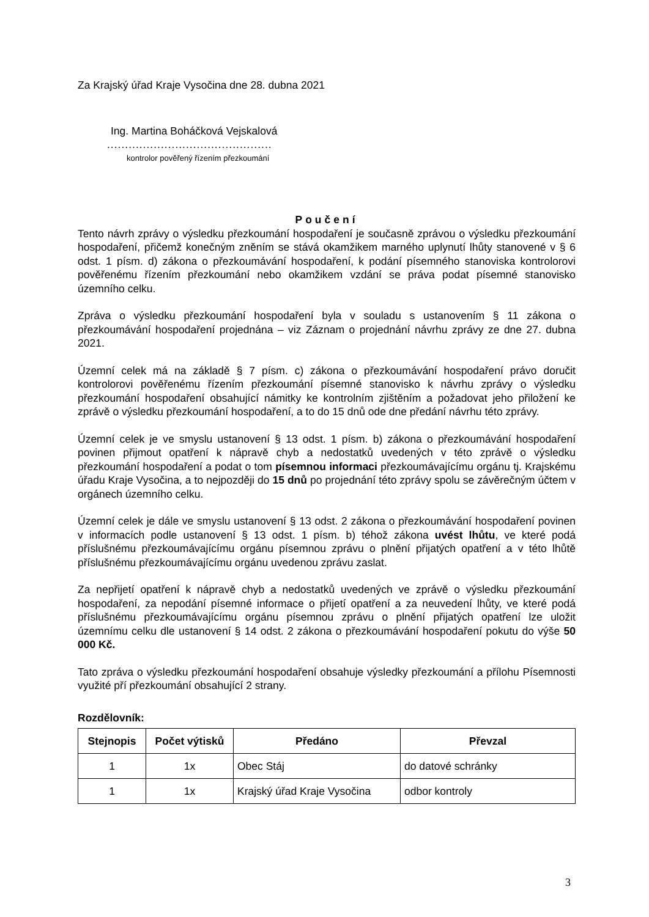Za Krajský úřad Kraje Vysočina dne 28. dubna 2021
Ing. Martina Boháčková Vejskalová
..............................................
kontrolor pověřený řízením přezkoumání
Poučení
Tento návrh zprávy o výsledku přezkoumání hospodaření je současně zprávou o výsledku přezkoumání hospodaření, přičemž konečným zněním se stává okamžikem marného uplynutí lhůty stanovené v § 6 odst. 1 písm. d) zákona o přezkoumávání hospodaření, k podání písemného stanoviska kontrolorovi pověřenému řízením přezkoumání nebo okamžikem vzdání se práva podat písemné stanovisko územního celku.
Zpráva o výsledku přezkoumání hospodaření byla v souladu s ustanovením § 11 zákona o přezkoumávání hospodaření projednána – viz Záznam o projednání návrhu zprávy ze dne 27. dubna 2021.
Územní celek má na základě § 7 písm. c) zákona o přezkoumávání hospodaření právo doručit kontrolorovi pověřenému řízením přezkoumání písemné stanovisko k návrhu zprávy o výsledku přezkoumání hospodaření obsahující námitky ke kontrolním zjištěním a požadovat jeho přiložení ke zprávě o výsledku přezkoumání hospodaření, a to do 15 dnů ode dne předání návrhu této zprávy.
Územní celek je ve smyslu ustanovení § 13 odst. 1 písm. b) zákona o přezkoumávání hospodaření povinen přijmout opatření k nápravě chyb a nedostatků uvedených v této zprávě o výsledku přezkoumání hospodaření a podat o tom písemnou informaci přezkoumávajícímu orgánu tj. Krajskému úřadu Kraje Vysočina, a to nejpozději do 15 dnů po projednání této zprávy spolu se závěrečným účtem v orgánech územního celku.
Územní celek je dále ve smyslu ustanovení § 13 odst. 2 zákona o přezkoumávání hospodaření povinen v informacích podle ustanovení § 13 odst. 1 písm. b) téhož zákona uvést lhůtu, ve které podá příslušnému přezkoumávajícímu orgánu písemnou zprávu o plnění přijatých opatření a v této lhůtě příslušnému přezkoumávajícímu orgánu uvedenou zprávu zaslat.
Za nepřijetí opatření k nápravě chyb a nedostatků uvedených ve zprávě o výsledku přezkoumání hospodaření, za nepodání písemné informace o přijetí opatření a za neuvedení lhůty, ve které podá příslušnému přezkoumávajícímu orgánu písemnou zprávu o plnění přijatých opatření lze uložit územnímu celku dle ustanovení § 14 odst. 2 zákona o přezkoumávání hospodaření pokutu do výše 50 000 Kč.
Tato zpráva o výsledku přezkoumání hospodaření obsahuje výsledky přezkoumání a přílohu Písemnosti využité pří přezkoumání obsahující 2 strany.
Rozdělovník:
| Stejnopis | Počet výtisků | Předáno | Převzal |
| --- | --- | --- | --- |
| 1 | 1x | Obec Stáj | do datové schránky |
| 1 | 1x | Krajský úřad Kraje Vysočina | odbor kontroly |
3